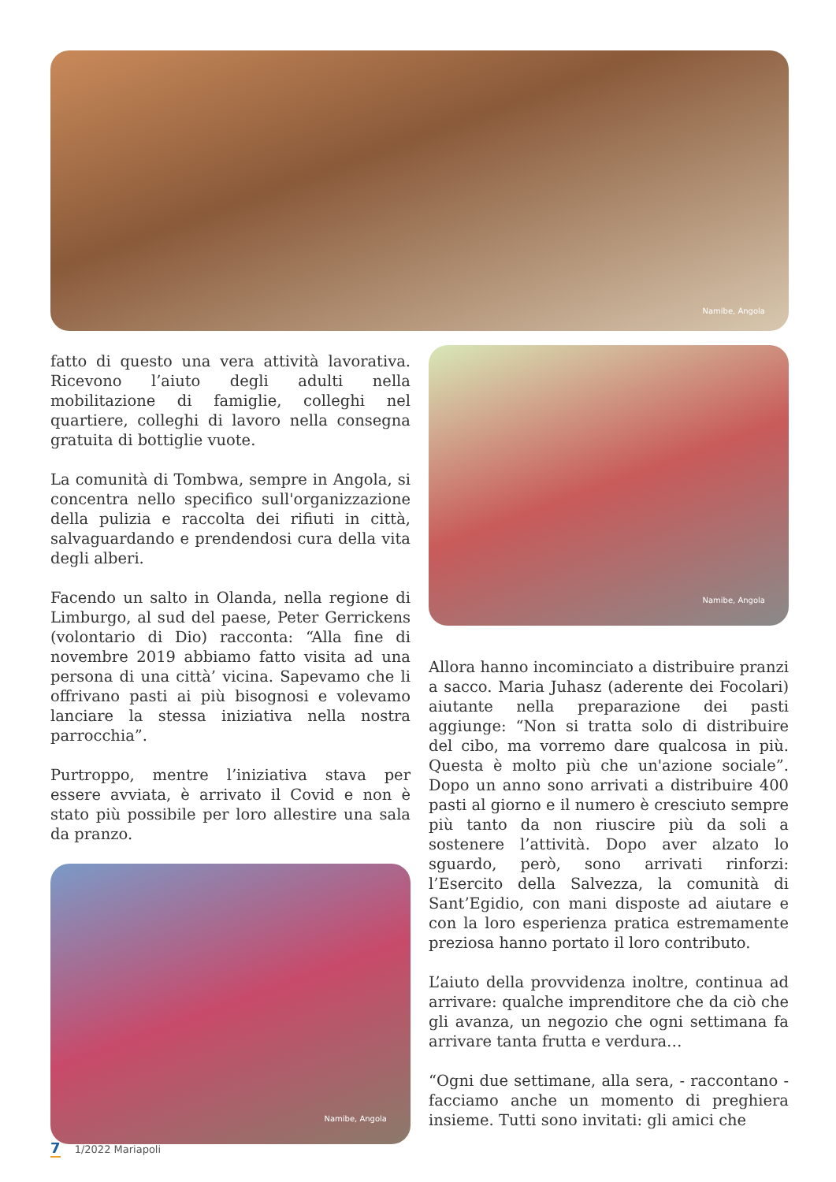Namibe, Angola
fatto di questo una vera attività lavorativa. Ricevono l’aiuto degli adulti nella mobilitazione di famiglie, colleghi nel quartiere, colleghi di lavoro nella consegna gratuita di bottiglie vuote.
La comunità di Tombwa, sempre in Angola, si concentra nello specifico sull'organizzazione della pulizia e raccolta dei rifiuti in città, salvaguardando e prendendosi cura della vita degli alberi.
Facendo un salto in Olanda, nella regione di Limburgo, al sud del paese, Peter Gerrickens (volontario di Dio) racconta: “Alla fine di novembre 2019 abbiamo fatto visita ad una persona di una città’ vicina. Sapevamo che li offrivano pasti ai più bisognosi e volevamo lanciare la stessa iniziativa nella nostra parrocchia”.
Purtroppo, mentre l’iniziativa stava per essere avviata, è arrivato il Covid e non è stato più possibile per loro allestire una sala da pranzo.
Namibe, Angola
Namibe, Angola
Allora hanno incominciato a distribuire pranzi a sacco. Maria Juhasz (aderente dei Focolari) aiutante nella preparazione dei pasti aggiunge: “Non si tratta solo di distribuire del cibo, ma vorremo dare qualcosa in più. Questa è molto più che un'azione sociale”. Dopo un anno sono arrivati a distribuire 400 pasti al giorno e il numero è cresciuto sempre più tanto da non riuscire più da soli a sostenere l’attività. Dopo aver alzato lo sguardo, però, sono arrivati rinforzi: l’Esercito della Salvezza, la comunità di Sant’Egidio, con mani disposte ad aiutare e con la loro esperienza pratica estremamente preziosa hanno portato il loro contributo.
L’aiuto della provvidenza inoltre, continua ad arrivare: qualche imprenditore che da ciò che gli avanza, un negozio che ogni settimana fa arrivare tanta frutta e verdura…
“Ogni due settimane, alla sera, - raccontano - facciamo anche un momento di preghiera insieme. Tutti sono invitati: gli amici che
7 1/2022 Mariapoli